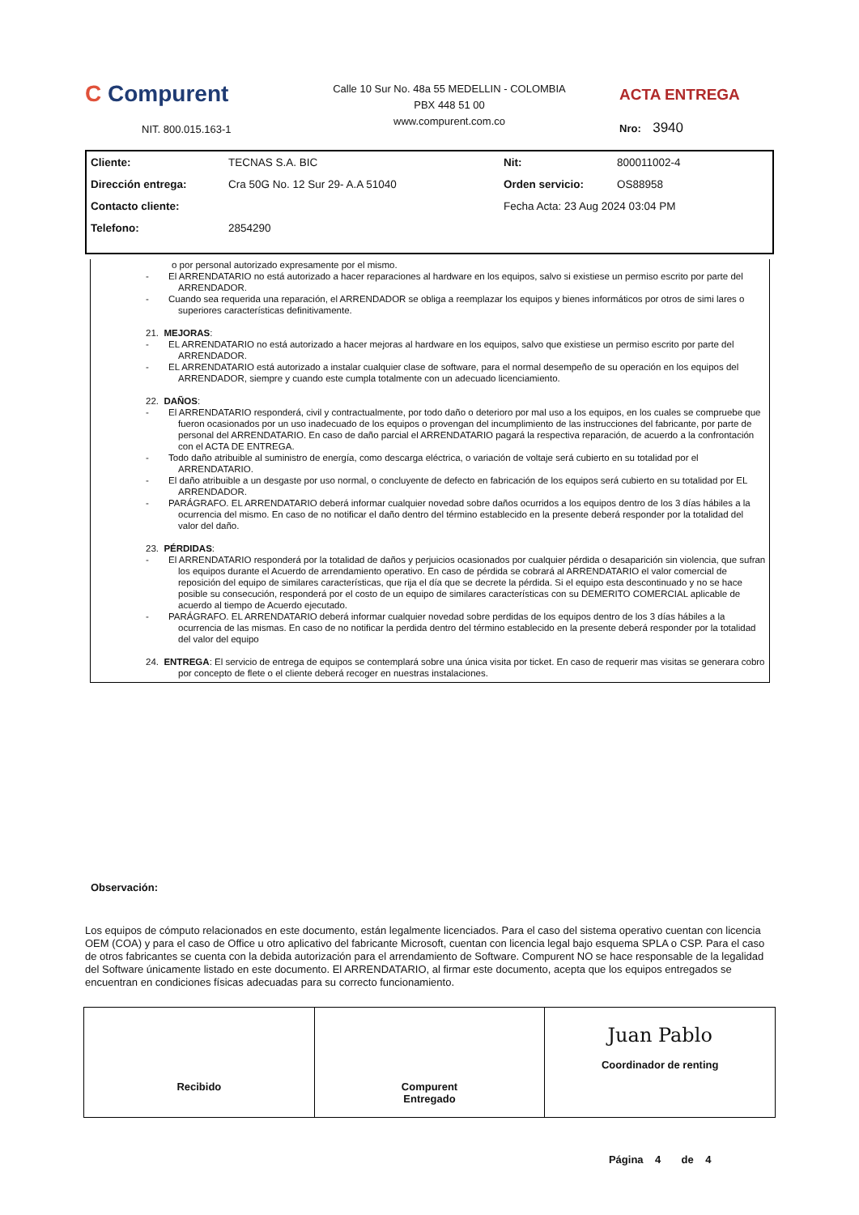C Compurent
NIT. 800.015.163-1
Calle 10 Sur No. 48a 55 MEDELLIN - COLOMBIA
PBX 448 51 00
www.compurent.com.co
ACTA ENTREGA
Nro: 3940
| Cliente: | TECNAS S.A. BIC | Nit: | 800011002-4 |
| Dirección entrega: | Cra 50G No. 12 Sur 29- A.A 51040 | Orden servicio: | OS88958 |
| Contacto cliente: | | Fecha Acta: 23 Aug 2024 03:04 PM | |
| Telefono: | 2854290 | | |
o por personal autorizado expresamente por el mismo.
- El ARRENDATARIO no está autorizado a hacer reparaciones al hardware en los equipos, salvo si existiese un permiso escrito por parte del ARRENDADOR.
- Cuando sea requerida una reparación, el ARRENDADOR se obliga a reemplazar los equipos y bienes informáticos por otros de simi lares o superiores características definitivamente.
21. MEJORAS:
- EL ARRENDATARIO no está autorizado a hacer mejoras al hardware en los equipos, salvo que existiese un permiso escrito por parte del ARRENDADOR.
- EL ARRENDATARIO está autorizado a instalar cualquier clase de software, para el normal desempeño de su operación en los equipos del ARRENDADOR, siempre y cuando este cumpla totalmente con un adecuado licenciamiento.
22. DAÑOS:
- El ARRENDATARIO responderá, civil y contractualmente, por todo daño o deterioro por mal uso a los equipos, en los cuales se compruebe que fueron ocasionados por un uso inadecuado de los equipos o provengan del incumplimiento de las instrucciones del fabricante, por parte de personal del ARRENDATARIO. En caso de daño parcial el ARRENDATARIO pagará la respectiva reparación, de acuerdo a la confrontación con el ACTA DE ENTREGA.
- Todo daño atribuible al suministro de energía, como descarga eléctrica, o variación de voltaje será cubierto en su totalidad por el ARRENDATARIO.
- El daño atribuible a un desgaste por uso normal, o concluyente de defecto en fabricación de los equipos será cubierto en su totalidad por EL ARRENDADOR.
- PARÁGRAFO. EL ARRENDATARIO deberá informar cualquier novedad sobre daños ocurridos a los equipos dentro de los 3 días hábiles a la ocurrencia del mismo. En caso de no notificar el daño dentro del término establecido en la presente deberá responder por la totalidad del valor del daño.
23. PÉRDIDAS:
- El ARRENDATARIO responderá por la totalidad de daños y perjuicios ocasionados por cualquier pérdida o desaparición sin violencia, que sufran los equipos durante el Acuerdo de arrendamiento operativo. En caso de pérdida se cobrará al ARRENDATARIO el valor comercial de reposición del equipo de similares características, que rija el día que se decrete la pérdida. Si el equipo esta descontinuado y no se hace posible su consecución, responderá por el costo de un equipo de similares características con su DEMERITO COMERCIAL aplicable de acuerdo al tiempo de Acuerdo ejecutado.
- PARÁGRAFO. EL ARRENDATARIO deberá informar cualquier novedad sobre perdidas de los equipos dentro de los 3 días hábiles a la ocurrencia de las mismas. En caso de no notificar la perdida dentro del término establecido en la presente deberá responder por la totalidad del valor del equipo
24. ENTREGA: El servicio de entrega de equipos se contemplará sobre una única visita por ticket. En caso de requerir mas visitas se generara cobro por concepto de flete o el cliente deberá recoger en nuestras instalaciones.
Observación:
Los equipos de cómputo relacionados en este documento, están legalmente licenciados. Para el caso del sistema operativo cuentan con licencia OEM (COA) y para el caso de Office u otro aplicativo del fabricante Microsoft, cuentan con licencia legal bajo esquema SPLA o CSP. Para el caso de otros fabricantes se cuenta con la debida autorización para el arrendamiento de Software. Compurent NO se hace responsable de la legalidad del Software únicamente listado en este documento. El ARRENDATARIO, al firmar este documento, acepta que los equipos entregados se encuentran en condiciones físicas adecuadas para su correcto funcionamiento.
Recibido Compurent
Entregado
Juan Pablo
Coordinador de renting
Página 4 de 4